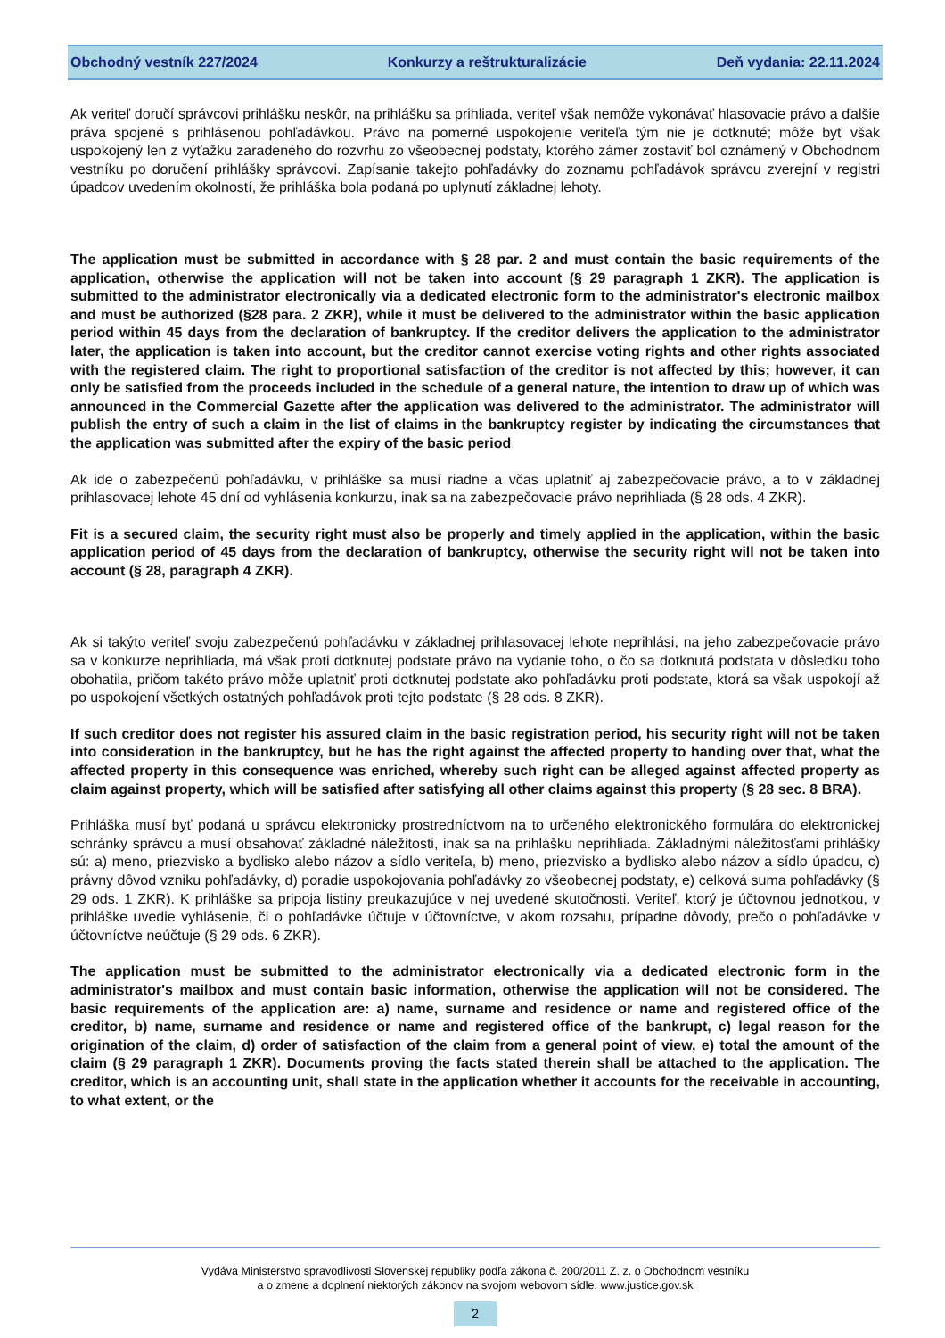Obchodný vestník 227/2024 Konkurzy a reštrukturalizácie Deň vydania: 22.11.2024
Ak veriteľ doručí správcovi prihlášku neskôr, na prihlášku sa prihliada, veriteľ však nemôže vykonávať hlasovacie právo a ďalšie práva spojené s prihlásenou pohľadávkou. Právo na pomerné uspokojenie veriteľa tým nie je dotknuté; môže byť však uspokojený len z výťažku zaradeného do rozvrhu zo všeobecnej podstaty, ktorého zámer zostaviť bol oznámený v Obchodnom vestníku po doručení prihlášky správcovi. Zapísanie takejto pohľadávky do zoznamu pohľadávok správcu zverejní v registri úpadcov uvedením okolností, že prihláška bola podaná po uplynutí základnej lehoty.
The application must be submitted in accordance with § 28 par. 2 and must contain the basic requirements of the application, otherwise the application will not be taken into account (§ 29 paragraph 1 ZKR). The application is submitted to the administrator electronically via a dedicated electronic form to the administrator's electronic mailbox and must be authorized (§28 para. 2 ZKR), while it must be delivered to the administrator within the basic application period within 45 days from the declaration of bankruptcy. If the creditor delivers the application to the administrator later, the application is taken into account, but the creditor cannot exercise voting rights and other rights associated with the registered claim. The right to proportional satisfaction of the creditor is not affected by this; however, it can only be satisfied from the proceeds included in the schedule of a general nature, the intention to draw up of which was announced in the Commercial Gazette after the application was delivered to the administrator. The administrator will publish the entry of such a claim in the list of claims in the bankruptcy register by indicating the circumstances that the application was submitted after the expiry of the basic period
Ak ide o zabezpečenú pohľadávku, v prihláške sa musí riadne a včas uplatniť aj zabezpečovacie právo, a to v základnej prihlasovacej lehote 45 dní od vyhlásenia konkurzu, inak sa na zabezpečovacie právo neprihliada (§ 28 ods. 4 ZKR).
Fit is a secured claim, the security right must also be properly and timely applied in the application, within the basic application period of 45 days from the declaration of bankruptcy, otherwise the security right will not be taken into account (§ 28, paragraph 4 ZKR).
Ak si takýto veriteľ svoju zabezpečenú pohľadávku v základnej prihlasovacej lehote neprihlási, na jeho zabezpečovacie právo sa v konkurze neprihliada, má však proti dotknutej podstate právo na vydanie toho, o čo sa dotknutá podstata v dôsledku toho obohatila, pričom takéto právo môže uplatniť proti dotknutej podstate ako pohľadávku proti podstate, ktorá sa však uspokojí až po uspokojení všetkých ostatných pohľadávok proti tejto podstate (§ 28 ods. 8 ZKR).
If such creditor does not register his assured claim in the basic registration period, his security right will not be taken into consideration in the bankruptcy, but he has the right against the affected property to handing over that, what the affected property in this consequence was enriched, whereby such right can be alleged against affected property as claim against property, which will be satisfied after satisfying all other claims against this property (§ 28 sec. 8 BRA).
Prihláška musí byť podaná u správcu elektronicky prostredníctvom na to určeného elektronického formulára do elektronickej schránky správcu a musí obsahovať základné náležitosti, inak sa na prihlášku neprihliada. Základnými náležitosťami prihlášky sú: a) meno, priezvisko a bydlisko alebo názov a sídlo veriteľa, b) meno, priezvisko a bydlisko alebo názov a sídlo úpadcu, c) právny dôvod vzniku pohľadávky, d) poradie uspokojovania pohľadávky zo všeobecnej podstaty, e) celková suma pohľadávky (§ 29 ods. 1 ZKR). K prihláške sa pripoja listiny preukazujúce v nej uvedené skutočnosti. Veriteľ, ktorý je účtovnou jednotkou, v prihláške uvedie vyhlásenie, či o pohľadávke účtuje v účtovníctve, v akom rozsahu, prípadne dôvody, prečo o pohľadávke v účtovníctve neúčtuje (§ 29 ods. 6 ZKR).
The application must be submitted to the administrator electronically via a dedicated electronic form in the administrator's mailbox and must contain basic information, otherwise the application will not be considered. The basic requirements of the application are: a) name, surname and residence or name and registered office of the creditor, b) name, surname and residence or name and registered office of the bankrupt, c) legal reason for the origination of the claim, d) order of satisfaction of the claim from a general point of view, e) total the amount of the claim (§ 29 paragraph 1 ZKR). Documents proving the facts stated therein shall be attached to the application. The creditor, which is an accounting unit, shall state in the application whether it accounts for the receivable in accounting, to what extent, or the
Vydáva Ministerstvo spravodlivosti Slovenskej republiky podľa zákona č. 200/2011 Z. z. o Obchodnom vestníku
a o zmene a doplnení niektorých zákonov na svojom webovom sídle: www.justice.gov.sk
2